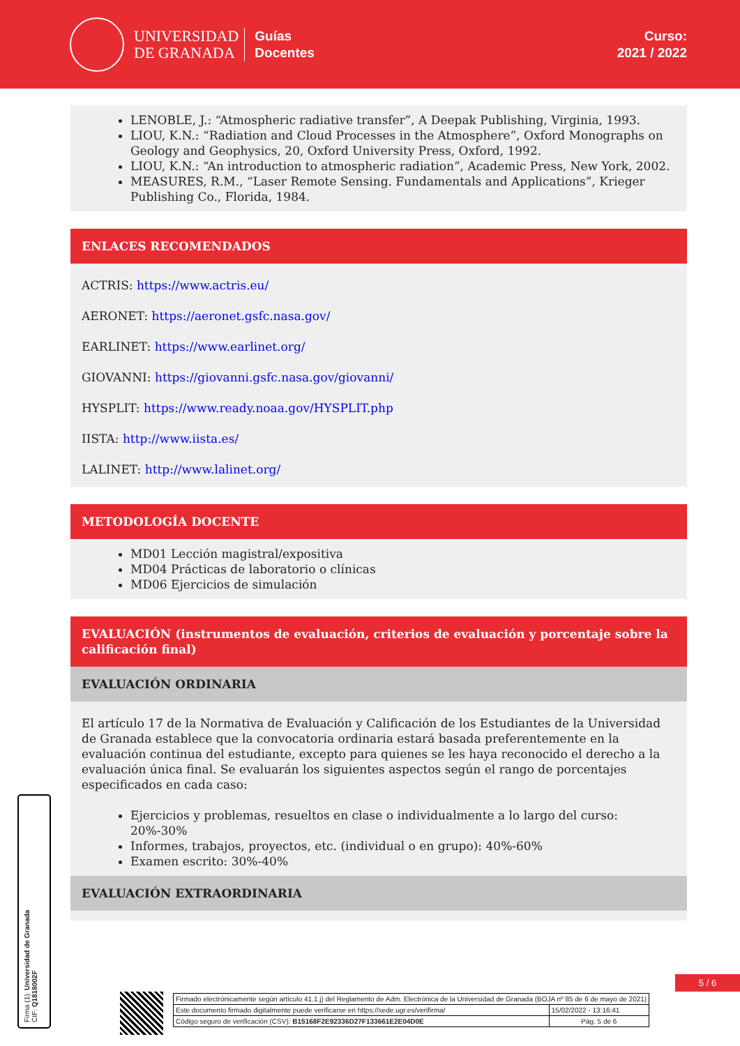UNIVERSIDAD
DE GRANADA
Guías
Docentes
Curso:
2021 / 2022
LENOBLE, J.: “Atmospheric radiative transfer”, A Deepak Publishing, Virginia, 1993.
LIOU, K.N.: “Radiation and Cloud Processes in the Atmosphere”, Oxford Monographs on Geology and Geophysics, 20, Oxford University Press, Oxford, 1992.
LIOU, K.N.: “An introduction to atmospheric radiation”, Academic Press, New York, 2002.
MEASURES, R.M., “Laser Remote Sensing. Fundamentals and Applications”, Krieger Publishing Co., Florida, 1984.
ENLACES RECOMENDADOS
ACTRIS: https://www.actris.eu/
AERONET: https://aeronet.gsfc.nasa.gov/
EARLINET: https://www.earlinet.org/
GIOVANNI: https://giovanni.gsfc.nasa.gov/giovanni/
HYSPLIT: https://www.ready.noaa.gov/HYSPLIT.php
IISTA: http://www.iista.es/
LALINET: http://www.lalinet.org/
METODOLOGÍA DOCENTE
MD01 Lección magistral/expositiva
MD04 Prácticas de laboratorio o clínicas
MD06 Ejercicios de simulación
EVALUACIÓN (instrumentos de evaluación, criterios de evaluación y porcentaje sobre la calificación final)
EVALUACIÓN ORDINARIA
El artículo 17 de la Normativa de Evaluación y Calificación de los Estudiantes de la Universidad de Granada establece que la convocatoria ordinaria estará basada preferentemente en la evaluación continua del estudiante, excepto para quienes se les haya reconocido el derecho a la evaluación única final. Se evaluarán los siguientes aspectos según el rango de porcentajes especificados en cada caso:
Ejercicios y problemas, resueltos en clase o individualmente a lo largo del curso: 20%-30%
Informes, trabajos, proyectos, etc. (individual o en grupo): 40%-60%
Examen escrito: 30%-40%
EVALUACIÓN EXTRAORDINARIA
5 / 6
| Firmado electrónicamente según artículo 41.1.j) del Reglamento de Adm. Electrónica de la Universidad de Granada (BOJA nº 85 de 6 de mayo de 2021) | |
| Este documento firmado digitalmente puede verificarse en https://sede.ugr.es/verifirma/ | 15/02/2022 - 13:16:41 |
| Código seguro de verificación (CSV): B15168F2E92336D27F133661E2E04D0E | Pág. 5 de 6 |
Firma (1): Universidad de Granada
CIF: Q1818002F